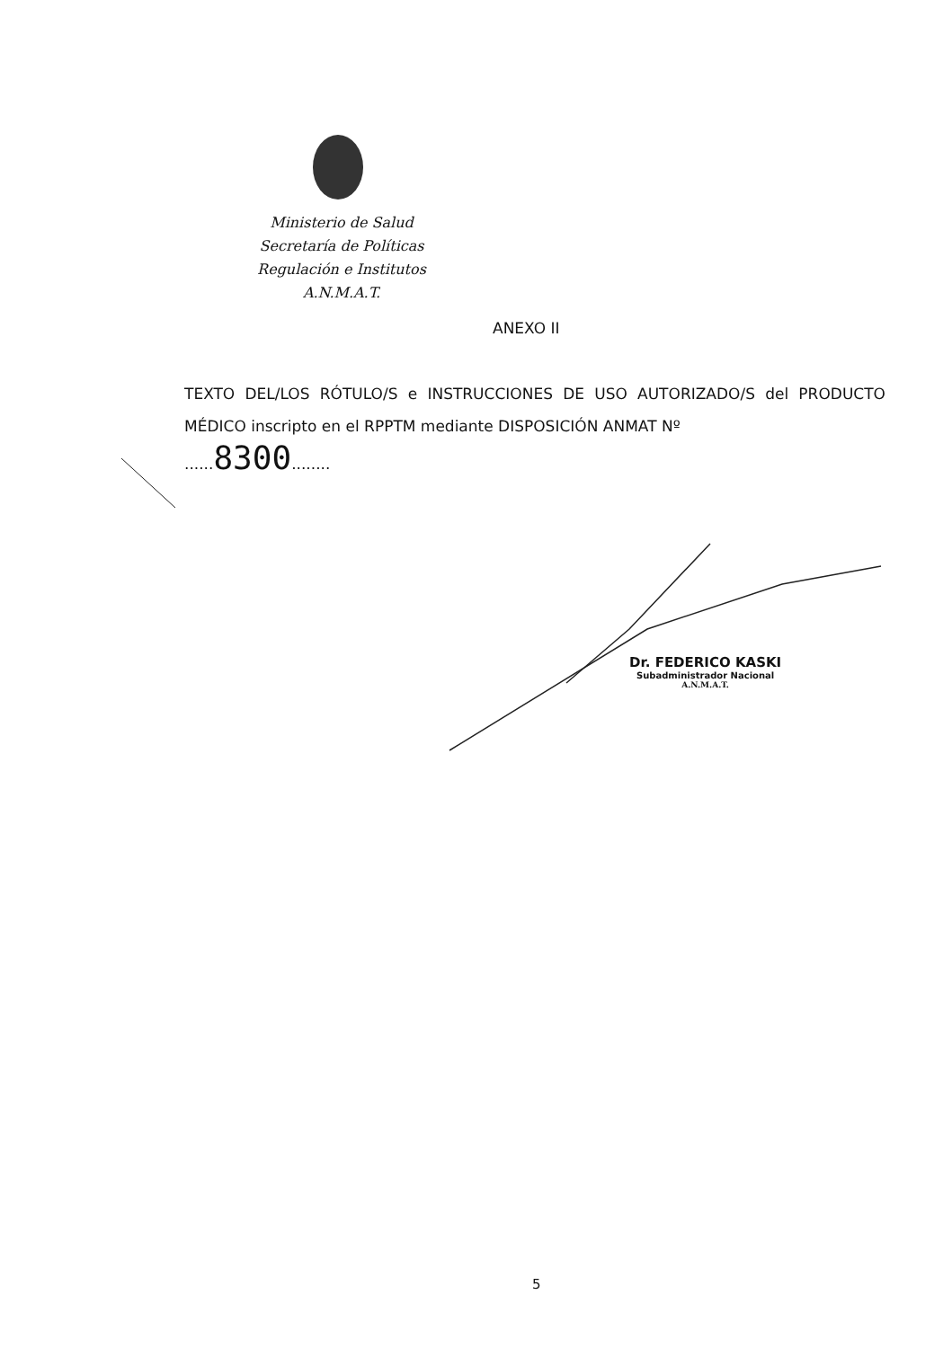Ministerio de Salud
Secretaría de Políticas
Regulación e Institutos
A.N.M.A.T.
ANEXO II
TEXTO DEL/LOS RÓTULO/S e INSTRUCCIONES DE USO AUTORIZADO/S del PRODUCTO MÉDICO inscripto en el RPPTM mediante DISPOSICIÓN ANMAT Nº
......8300........
Dr. FEDERICO KASKI
Subadministrador Nacional
A.N.M.A.T.
5